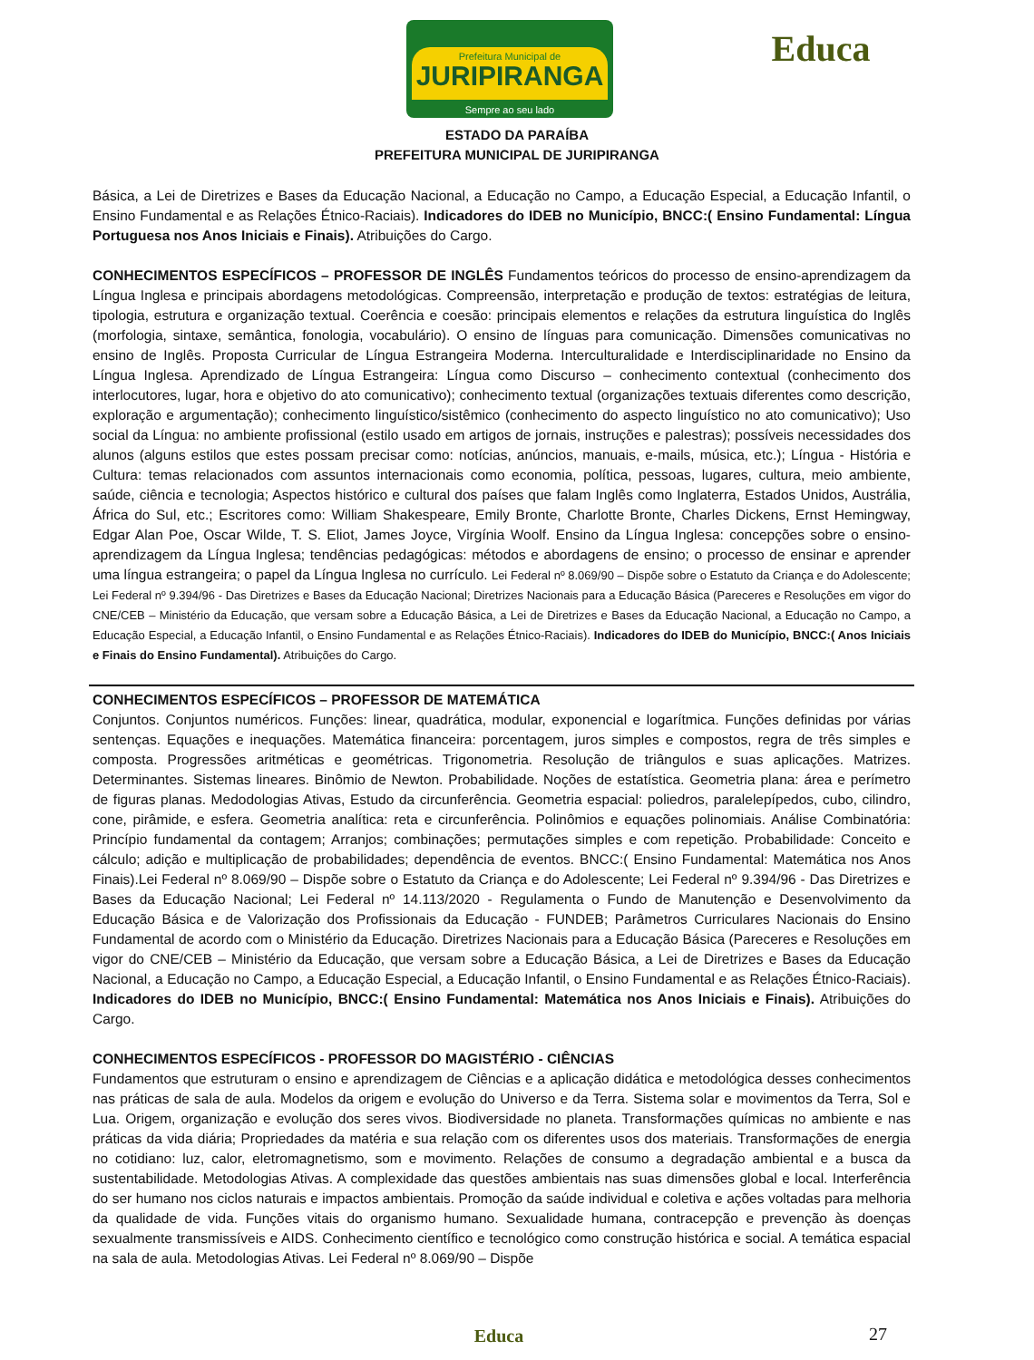Prefeitura Municipal de
JURIPIRANGA
Sempre ao seu lado
Educa
ESTADO DA PARAÍBA
PREFEITURA MUNICIPAL DE JURIPIRANGA
Básica, a Lei de Diretrizes e Bases da Educação Nacional, a Educação no Campo, a Educação Especial, a Educação Infantil, o Ensino Fundamental e as Relações Étnico-Raciais). Indicadores do IDEB no Município, BNCC:( Ensino Fundamental: Língua Portuguesa nos Anos Iniciais e Finais). Atribuições do Cargo.
CONHECIMENTOS ESPECÍFICOS – PROFESSOR DE INGLÊS Fundamentos teóricos do processo de ensino-aprendizagem da Língua Inglesa e principais abordagens metodológicas. Compreensão, interpretação e produção de textos: estratégias de leitura, tipologia, estrutura e organização textual. Coerência e coesão: principais elementos e relações da estrutura linguística do Inglês (morfologia, sintaxe, semântica, fonologia, vocabulário). O ensino de línguas para comunicação. Dimensões comunicativas no ensino de Inglês. Proposta Curricular de Língua Estrangeira Moderna. Interculturalidade e Interdisciplinaridade no Ensino da Língua Inglesa. Aprendizado de Língua Estrangeira: Língua como Discurso – conhecimento contextual (conhecimento dos interlocutores, lugar, hora e objetivo do ato comunicativo); conhecimento textual (organizações textuais diferentes como descrição, exploração e argumentação); conhecimento linguístico/sistêmico (conhecimento do aspecto linguístico no ato comunicativo); Uso social da Língua: no ambiente profissional (estilo usado em artigos de jornais, instruções e palestras); possíveis necessidades dos alunos (alguns estilos que estes possam precisar como: notícias, anúncios, manuais, e-mails, música, etc.); Língua - História e Cultura: temas relacionados com assuntos internacionais como economia, política, pessoas, lugares, cultura, meio ambiente, saúde, ciência e tecnologia; Aspectos histórico e cultural dos países que falam Inglês como Inglaterra, Estados Unidos, Austrália, África do Sul, etc.; Escritores como: William Shakespeare, Emily Bronte, Charlotte Bronte, Charles Dickens, Ernst Hemingway, Edgar Alan Poe, Oscar Wilde, T. S. Eliot, James Joyce, Virgínia Woolf. Ensino da Língua Inglesa: concepções sobre o ensino-aprendizagem da Língua Inglesa; tendências pedagógicas: métodos e abordagens de ensino; o processo de ensinar e aprender uma língua estrangeira; o papel da Língua Inglesa no currículo. Lei Federal nº 8.069/90 – Dispõe sobre o Estatuto da Criança e do Adolescente; Lei Federal nº 9.394/96 - Das Diretrizes e Bases da Educação Nacional; Diretrizes Nacionais para a Educação Básica (Pareceres e Resoluções em vigor do CNE/CEB – Ministério da Educação, que versam sobre a Educação Básica, a Lei de Diretrizes e Bases da Educação Nacional, a Educação no Campo, a Educação Especial, a Educação Infantil, o Ensino Fundamental e as Relações Étnico-Raciais). Indicadores do IDEB do Município, BNCC:( Anos Iniciais e Finais do Ensino Fundamental). Atribuições do Cargo.
CONHECIMENTOS ESPECÍFICOS – PROFESSOR DE MATEMÁTICA
Conjuntos. Conjuntos numéricos. Funções: linear, quadrática, modular, exponencial e logarítmica. Funções definidas por várias sentenças. Equações e inequações. Matemática financeira: porcentagem, juros simples e compostos, regra de três simples e composta. Progressões aritméticas e geométricas. Trigonometria. Resolução de triângulos e suas aplicações. Matrizes. Determinantes. Sistemas lineares. Binômio de Newton. Probabilidade. Noções de estatística. Geometria plana: área e perímetro de figuras planas. Medodologias Ativas, Estudo da circunferência. Geometria espacial: poliedros, paralelepípedos, cubo, cilindro, cone, pirâmide, e esfera. Geometria analítica: reta e circunferência. Polinômios e equações polinomiais. Análise Combinatória: Princípio fundamental da contagem; Arranjos; combinações; permutações simples e com repetição. Probabilidade: Conceito e cálculo; adição e multiplicação de probabilidades; dependência de eventos. BNCC:( Ensino Fundamental: Matemática nos Anos Finais).Lei Federal nº 8.069/90 – Dispõe sobre o Estatuto da Criança e do Adolescente; Lei Federal nº 9.394/96 - Das Diretrizes e Bases da Educação Nacional; Lei Federal nº 14.113/2020 - Regulamenta o Fundo de Manutenção e Desenvolvimento da Educação Básica e de Valorização dos Profissionais da Educação - FUNDEB; Parâmetros Curriculares Nacionais do Ensino Fundamental de acordo com o Ministério da Educação. Diretrizes Nacionais para a Educação Básica (Pareceres e Resoluções em vigor do CNE/CEB – Ministério da Educação, que versam sobre a Educação Básica, a Lei de Diretrizes e Bases da Educação Nacional, a Educação no Campo, a Educação Especial, a Educação Infantil, o Ensino Fundamental e as Relações Étnico-Raciais). Indicadores do IDEB no Município, BNCC:( Ensino Fundamental: Matemática nos Anos Iniciais e Finais). Atribuições do Cargo.
CONHECIMENTOS ESPECÍFICOS - PROFESSOR DO MAGISTÉRIO - CIÊNCIAS
Fundamentos que estruturam o ensino e aprendizagem de Ciências e a aplicação didática e metodológica desses conhecimentos nas práticas de sala de aula. Modelos da origem e evolução do Universo e da Terra. Sistema solar e movimentos da Terra, Sol e Lua. Origem, organização e evolução dos seres vivos. Biodiversidade no planeta. Transformações químicas no ambiente e nas práticas da vida diária; Propriedades da matéria e sua relação com os diferentes usos dos materiais. Transformações de energia no cotidiano: luz, calor, eletromagnetismo, som e movimento. Relações de consumo a degradação ambiental e a busca da sustentabilidade. Metodologias Ativas. A complexidade das questões ambientais nas suas dimensões global e local. Interferência do ser humano nos ciclos naturais e impactos ambientais. Promoção da saúde individual e coletiva e ações voltadas para melhoria da qualidade de vida. Funções vitais do organismo humano. Sexualidade humana, contracepção e prevenção às doenças sexualmente transmissíveis e AIDS. Conhecimento científico e tecnológico como construção histórica e social. A temática espacial na sala de aula. Metodologias Ativas. Lei Federal nº 8.069/90 – Dispõe
27
Educa